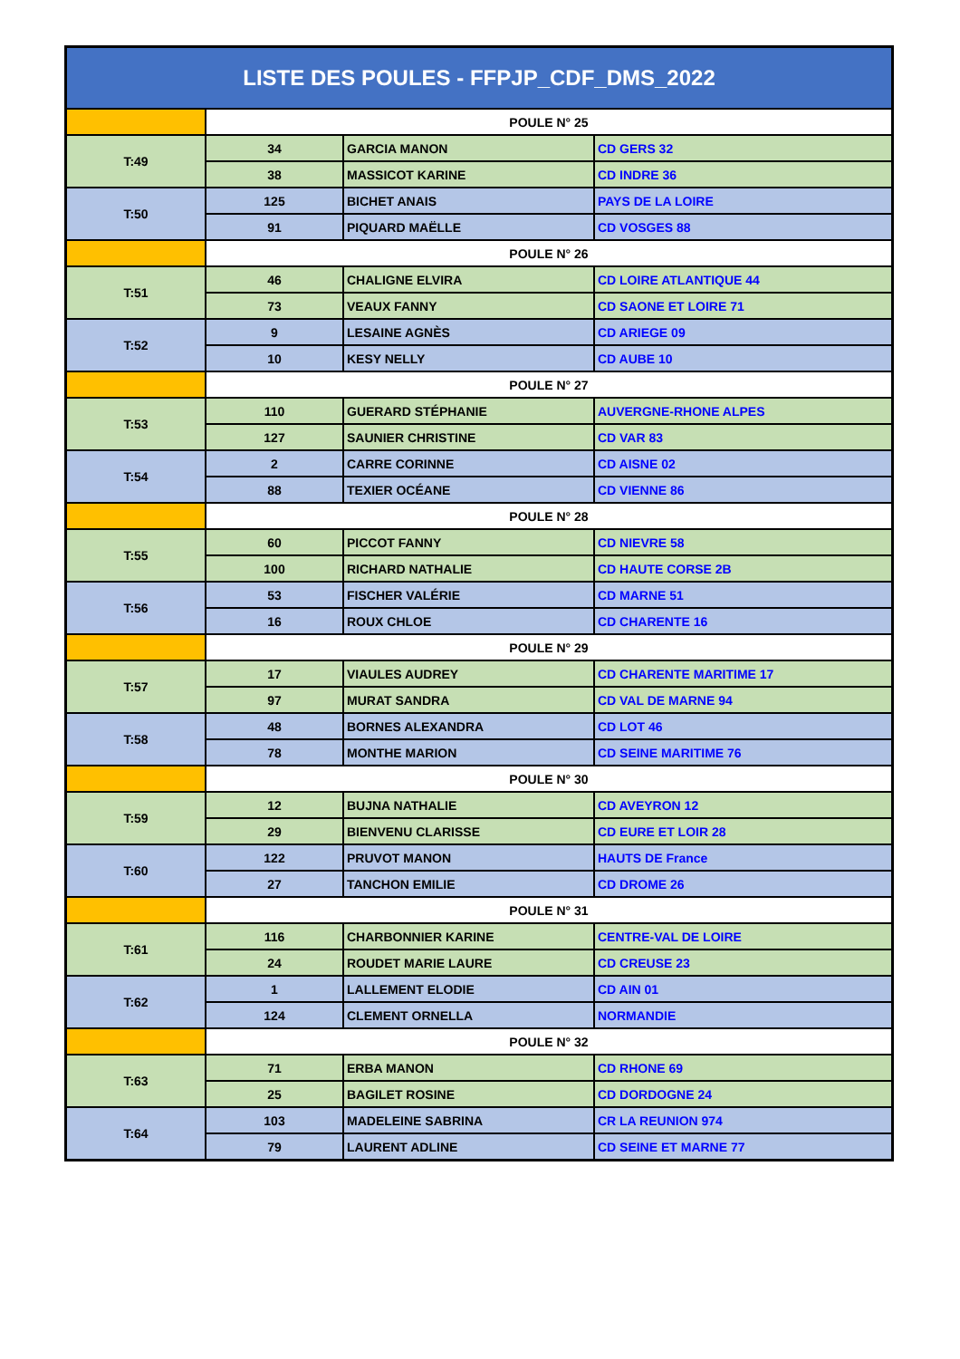| LISTE DES POULES - FFPJP_CDF_DMS_2022 | | | |
| --- | --- | --- | --- |
| | POULE N° 25 | | |
| T:49 | 34 | GARCIA MANON | CD GERS 32 |
| | 38 | MASSICOT KARINE | CD INDRE 36 |
| T:50 | 125 | BICHET ANAIS | PAYS DE LA LOIRE |
| | 91 | PIQUARD MAËLLE | CD VOSGES 88 |
| | POULE N° 26 | | |
| T:51 | 46 | CHALIGNE ELVIRA | CD LOIRE ATLANTIQUE 44 |
| | 73 | VEAUX FANNY | CD SAONE ET LOIRE 71 |
| T:52 | 9 | LESAINE AGNÈS | CD ARIEGE 09 |
| | 10 | KESY NELLY | CD AUBE 10 |
| | POULE N° 27 | | |
| T:53 | 110 | GUERARD STÉPHANIE | AUVERGNE-RHONE ALPES |
| | 127 | SAUNIER CHRISTINE | CD VAR 83 |
| T:54 | 2 | CARRE CORINNE | CD AISNE 02 |
| | 88 | TEXIER OCÉANE | CD VIENNE 86 |
| | POULE N° 28 | | |
| T:55 | 60 | PICCOT FANNY | CD NIEVRE 58 |
| | 100 | RICHARD NATHALIE | CD HAUTE CORSE 2B |
| T:56 | 53 | FISCHER VALÉRIE | CD MARNE 51 |
| | 16 | ROUX CHLOE | CD CHARENTE 16 |
| | POULE N° 29 | | |
| T:57 | 17 | VIAULES AUDREY | CD CHARENTE MARITIME 17 |
| | 97 | MURAT SANDRA | CD VAL DE MARNE 94 |
| T:58 | 48 | BORNES ALEXANDRA | CD LOT 46 |
| | 78 | MONTHE MARION | CD SEINE MARITIME 76 |
| | POULE N° 30 | | |
| T:59 | 12 | BUJNA NATHALIE | CD AVEYRON 12 |
| | 29 | BIENVENU CLARISSE | CD EURE ET LOIR 28 |
| T:60 | 122 | PRUVOT MANON | HAUTS DE France |
| | 27 | TANCHON EMILIE | CD DROME 26 |
| | POULE N° 31 | | |
| T:61 | 116 | CHARBONNIER KARINE | CENTRE-VAL DE LOIRE |
| | 24 | ROUDET MARIE LAURE | CD CREUSE 23 |
| T:62 | 1 | LALLEMENT ELODIE | CD AIN 01 |
| | 124 | CLEMENT ORNELLA | NORMANDIE |
| | POULE N° 32 | | |
| T:63 | 71 | ERBA MANON | CD RHONE 69 |
| | 25 | BAGILET ROSINE | CD DORDOGNE 24 |
| T:64 | 103 | MADELEINE SABRINA | CR LA REUNION 974 |
| | 79 | LAURENT ADLINE | CD SEINE ET MARNE 77 |